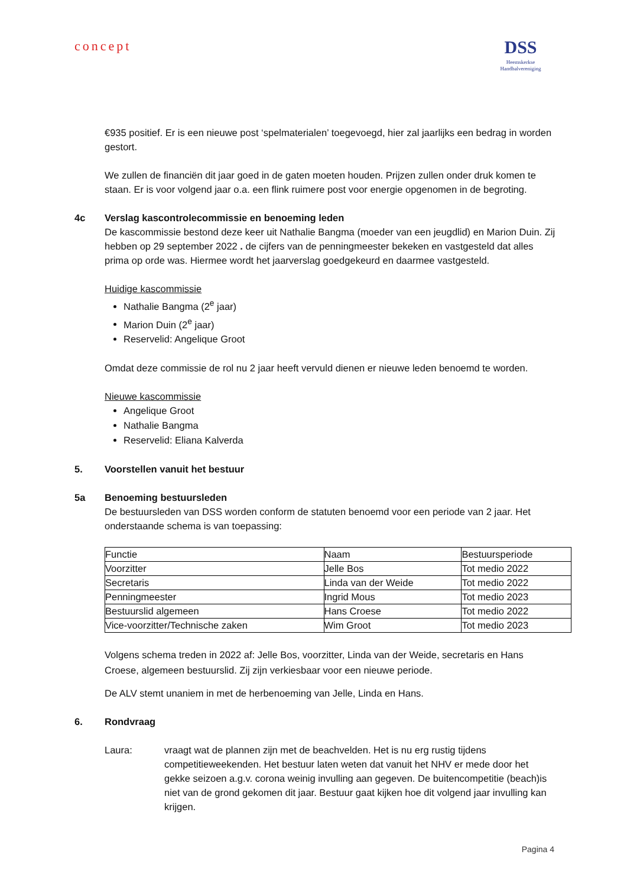concept
DSS
Heemskerkse
Handbalvereniging
€935 positief. Er is een nieuwe post ‘spelmaterialen’ toegevoegd, hier zal jaarlijks een bedrag in worden gestort.
We zullen de financiën dit jaar goed in de gaten moeten houden. Prijzen zullen onder druk komen te staan. Er is voor volgend jaar o.a. een flink ruimere post voor energie opgenomen in de begroting.
4c Verslag kascontrolecommissie en benoeming leden
De kascommissie bestond deze keer uit Nathalie Bangma (moeder van een jeugdlid) en Marion Duin. Zij hebben op 29 september 2022 . de cijfers van de penningmeester bekeken en vastgesteld dat alles prima op orde was. Hiermee wordt het jaarverslag goedgekeurd en daarmee vastgesteld.
Huidige kascommissie
Nathalie Bangma (2<sup>e</sup> jaar)
Marion Duin (2<sup>e</sup> jaar)
Reservelid: Angelique Groot
Omdat deze commissie de rol nu 2 jaar heeft vervuld dienen er nieuwe leden benoemd te worden.
Nieuwe kascommissie
Angelique Groot
Nathalie Bangma
Reservelid: Eliana Kalverda
5. Voorstellen vanuit het bestuur
5a Benoeming bestuursleden
De bestuursleden van DSS worden conform de statuten benoemd voor een periode van 2 jaar. Het onderstaande schema is van toepassing:
| Functie | Naam | Bestuursperiode |
| Voorzitter | Jelle Bos | Tot medio 2022 |
| Secretaris | Linda van der Weide | Tot medio 2022 |
| Penningmeester | Ingrid Mous | Tot medio 2023 |
| Bestuurslid algemeen | Hans Croese | Tot medio 2022 |
| Vice-voorzitter/Technische zaken | Wim Groot | Tot medio 2023 |
Volgens schema treden in 2022 af: Jelle Bos, voorzitter, Linda van der Weide, secretaris en Hans Croese, algemeen bestuurslid. Zij zijn verkiesbaar voor een nieuwe periode.
De ALV stemt unaniem in met de herbenoeming van Jelle, Linda en Hans.
6. Rondvraag
Laura: vraagt wat de plannen zijn met de beachvelden. Het is nu erg rustig tijdens competitieweekenden. Het bestuur laten weten dat vanuit het NHV er mede door het gekke seizoen a.g.v. corona weinig invulling aan gegeven. De buitencompetitie (beach)is niet van de grond gekomen dit jaar. Bestuur gaat kijken hoe dit volgend jaar invulling kan krijgen.
Pagina 4